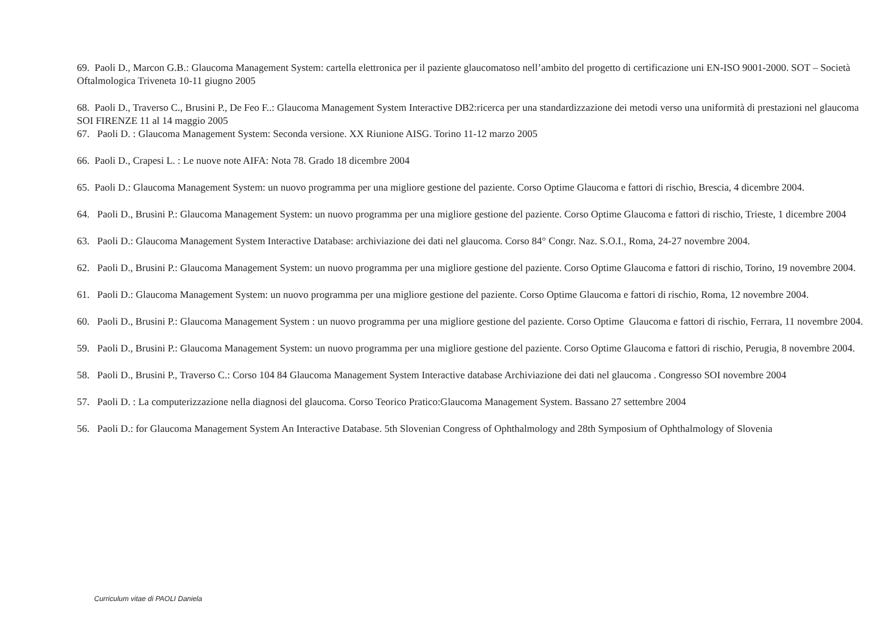69. Paoli D., Marcon G.B.: Glaucoma Management System: cartella elettronica per il paziente glaucomatoso nell’ambito del progetto di certificazione uni EN-ISO 9001-2000. SOT – Società Oftalmologica Triveneta 10-11 giugno 2005
68. Paoli D., Traverso C., Brusini P., De Feo F..: Glaucoma Management System Interactive DB2:ricerca per una standardizzazione dei metodi verso una uniformità di prestazioni nel glaucoma SOI FIRENZE 11 al 14 maggio 2005
67. Paoli D. : Glaucoma Management System: Seconda versione. XX Riunione AISG. Torino 11-12 marzo 2005
66. Paoli D., Crapesi L. : Le nuove note AIFA: Nota 78. Grado 18 dicembre 2004
65. Paoli D.: Glaucoma Management System: un nuovo programma per una migliore gestione del paziente. Corso Optime Glaucoma e fattori di rischio, Brescia, 4 dicembre 2004.
64. Paoli D., Brusini P.: Glaucoma Management System: un nuovo programma per una migliore gestione del paziente. Corso Optime Glaucoma e fattori di rischio, Trieste, 1 dicembre 2004
63. Paoli D.: Glaucoma Management System Interactive Database: archiviazione dei dati nel glaucoma. Corso 84° Congr. Naz. S.O.I., Roma, 24-27 novembre 2004.
62. Paoli D., Brusini P.: Glaucoma Management System: un nuovo programma per una migliore gestione del paziente. Corso Optime Glaucoma e fattori di rischio, Torino, 19 novembre 2004.
61. Paoli D.: Glaucoma Management System: un nuovo programma per una migliore gestione del paziente. Corso Optime Glaucoma e fattori di rischio, Roma, 12 novembre 2004.
60. Paoli D., Brusini P.: Glaucoma Management System : un nuovo programma per una migliore gestione del paziente. Corso Optime Glaucoma e fattori di rischio, Ferrara, 11 novembre 2004.
59. Paoli D., Brusini P.: Glaucoma Management System: un nuovo programma per una migliore gestione del paziente. Corso Optime Glaucoma e fattori di rischio, Perugia, 8 novembre 2004.
58. Paoli D., Brusini P., Traverso C.: Corso 104 84 Glaucoma Management System Interactive database Archiviazione dei dati nel glaucoma . Congresso SOI novembre 2004
57. Paoli D. : La computerizzazione nella diagnosi del glaucoma. Corso Teorico Pratico:Glaucoma Management System. Bassano 27 settembre 2004
56. Paoli D.: for Glaucoma Management System An Interactive Database. 5th Slovenian Congress of Ophthalmology and 28th Symposium of Ophthalmology of Slovenia
Curriculum vitae di PAOLI Daniela